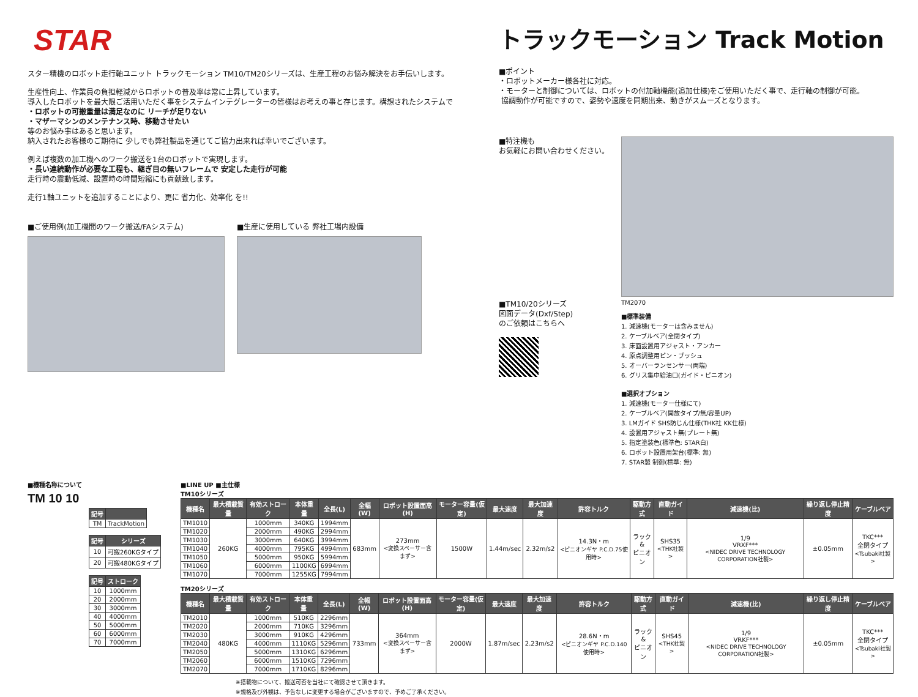STAR
スター精機のロボット走行軸ユニット トラックモーション TM10/TM20シリーズは、生産工程のお悩み解決をお手伝いします。
生産性向上、作業員の負担軽減からロボットの普及率は常に上昇しています。
導入したロボットを最大限ご活用いただく事をシステムインテグレーターの皆様はお考えの事と存じます。構想されたシステムで
・ロボットの可搬重量は満足なのに リーチが足りない
・マザーマシンのメンテナンス時、移動させたい
等のお悩み事はあると思います。
納入されたお客様のご期待に 少しでも弊社製品を通じてご協力出来れば幸いでございます。
例えば複数の加工機へのワーク搬送を1台のロボットで実現します。
・長い連続動作が必要な工程も、継ぎ目の無いフレームで 安定した走行が可能
走行時の震動低減、設置時の時間短縮にも貢献致します。
走行1軸ユニットを追加することにより、更に 省力化、効率化 を!!
■ご使用例(加工機間のワーク搬送/FAシステム)
■生産に使用している 弊社工場内設備
トラックモーション Track Motion
■ポイント
・ロボットメーカー様各社に対応。
・モーターと制御については、ロボットの付加軸機能(追加仕様)をご使用いただく事で、走行軸の制御が可能。
協調動作が可能ですので、姿勢や速度を同期出来、動きがスムーズとなります。
■特注機も
お気軽にお問い合わせください。
■TM10/20シリーズ
図面データ(Dxf/Step)
のご依頼はこちらへ
TM2070
■標準装備
1. 減速機(モーターは含みません)
2. ケーブルベア(全閉タイプ)
3. 床面設置用アジャスト・アンカー
4. 原点調整用ピン・ブッシュ
5. オーバーランセンサー(両端)
6. グリス集中給油口(ガイド・ピニオン)
■選択オプション
1. 減速機(モーター仕様にて)
2. ケーブルベア(開放タイプ/無/容量UP)
3. LMガイド SHS防じん仕様(THK社 KK仕様)
4. 設置用アジャスト無(プレート無)
5. 指定塗装色(標準色: STAR白)
6. ロボット設置用架台(標準: 無)
7. STAR製 制御(標準: 無)
■機種名称について
TM 10 10
| 記号 | |
| --- | --- |
| TM | TrackMotion |
| 記号 | シリーズ |
| --- | --- |
| 10 | 可搬260KGタイプ |
| 20 | 可搬480KGタイプ |
| 記号 | ストローク |
| --- | --- |
| 10 | 1000mm |
| 20 | 2000mm |
| 30 | 3000mm |
| 40 | 4000mm |
| 50 | 5000mm |
| 60 | 6000mm |
| 70 | 7000mm |
■LINE UP ■主仕様
TM10シリーズ
| 機種名 | 最大積載質量 | 有効ストローク | 本体重量 | 全長(L) | 全幅(W) | ロボット設置面高(H) | モーター容量(仮定) | 最大速度 | 最大加速度 | 許容トルク | 駆動方式 | 直動ガイド | 減速機(比) | 繰り返し停止精度 | ケーブルベア |
| --- | --- | --- | --- | --- | --- | --- | --- | --- | --- | --- | --- | --- | --- | --- | --- |
| TM1010 | 260KG | 1000mm | 340KG | 1994mm | 683mm | 273mm <変換スペーサー含まず> | 1500W | 1.44m/sec | 2.32m/s2 | 14.3N・m <ピニオンギヤ P.C.D.75使用時> | ラック& ピニオン | SHS35 <THK社製> | 1/9 VRXF*** <NIDEC DRIVE TECHNOLOGY CORPORATION社製> | ±0.05mm | TKC*** 全閉タイプ <Tsubaki社製> |
| TM1020 | | 2000mm | 490KG | 2994mm | | | | | | | | | | | |
| TM1030 | | 3000mm | 640KG | 3994mm | | | | | | | | | | | |
| TM1040 | | 4000mm | 795KG | 4994mm | | | | | | | | | | | |
| TM1050 | | 5000mm | 950KG | 5994mm | | | | | | | | | | | |
| TM1060 | | 6000mm | 1100KG | 6994mm | | | | | | | | | | | |
| TM1070 | | 7000mm | 1255KG | 7994mm | | | | | | | | | | | |
TM20シリーズ
| 機種名 | 最大積載質量 | 有効ストローク | 本体重量 | 全長(L) | 全幅(W) | ロボット設置面高(H) | モーター容量(仮定) | 最大速度 | 最大加速度 | 許容トルク | 駆動方式 | 直動ガイド | 減速機(比) | 繰り返し停止精度 | ケーブルベア |
| --- | --- | --- | --- | --- | --- | --- | --- | --- | --- | --- | --- | --- | --- | --- | --- |
| TM2010 | 480KG | 1000mm | 510KG | 2296mm | 733mm | 364mm <変換スペーサー含まず> | 2000W | 1.87m/sec | 2.23m/s2 | 28.6N・m <ピニオンギヤ P.C.D.140使用時> | ラック& ピニオン | SHS45 <THK社製> | 1/9 VRKF*** <NIDEC DRIVE TECHNOLOGY CORPORATION社製> | ±0.05mm | TKC*** 全閉タイプ <Tsubaki社製> |
| TM2020 | | 2000mm | 710KG | 3296mm | | | | | | | | | | | |
| TM2030 | | 3000mm | 910KG | 4296mm | | | | | | | | | | | |
| TM2040 | | 4000mm | 1110KG | 5296mm | | | | | | | | | | | |
| TM2050 | | 5000mm | 1310KG | 6296mm | | | | | | | | | | | |
| TM2060 | | 6000mm | 1510KG | 7296mm | | | | | | | | | | | |
| TM2070 | | 7000mm | 1710KG | 8296mm | | | | | | | | | | | |
※搭載物について、搬送可否を当社にて確認させて頂きます。
※規格及び外観は、予告なしに変更する場合がございますので、予めご了承ください。